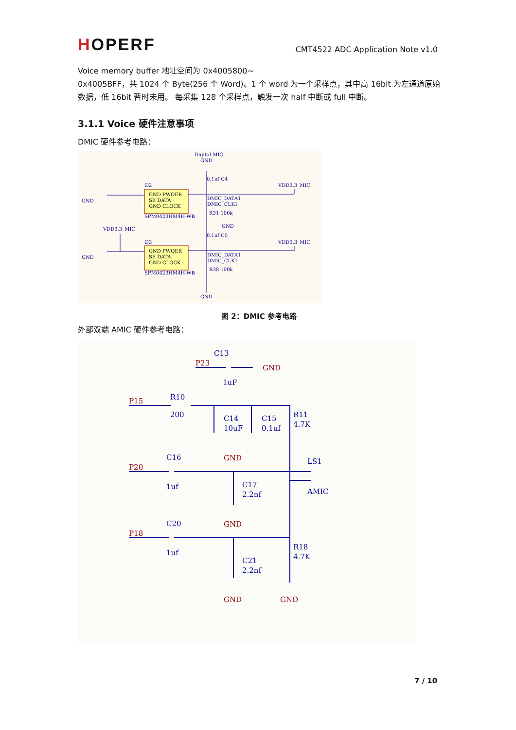HOPERF
CMT4522 ADC Application Note v1.0
Voice memory buffer 地址空间为 0x4005800~
0x4005BFF，共 1024 个 Byte(256 个 Word)。1 个 word 为一个采样点，其中高 16bit 为左通道原始数据，低 16bit 暂时未用。 每采集 128 个采样点，触发一次 half 中断或 full 中断。
3.1.1 Voice 硬件注意事项
DMIC 硬件参考电路：
Digital MIC
GND
D2
D3
VDD3.3_MIC
VDD3.3_MIC
VDD3.3_MIC
SPM0423HM4H-WB
SPM0423HM4H-WB
DMIC_DATA1
DMIC_CLK1
DMIC_DATA1
DMIC_CLK1
GND
GND
GND
R31 100k
R38 100k
0.1uf C4
0.1uf C5
GND
GND PWOER
SE DATA
GND CLOCK
GND PWOER
SE DATA
GND CLOCK
图 2：DMIC 参考电路
外部双端 AMIC 硬件参考电路：
P23
P15
P20
P18
GND
GND
GND
GND
GND
C13
1uF
R10
200
C14
10uF
C15
0.1uf
R11
4.7K
C16
1uf
LS1
AMIC
C17
2.2nf
C20
1uf
R18
4.7K
C21
2.2nf
7 / 10